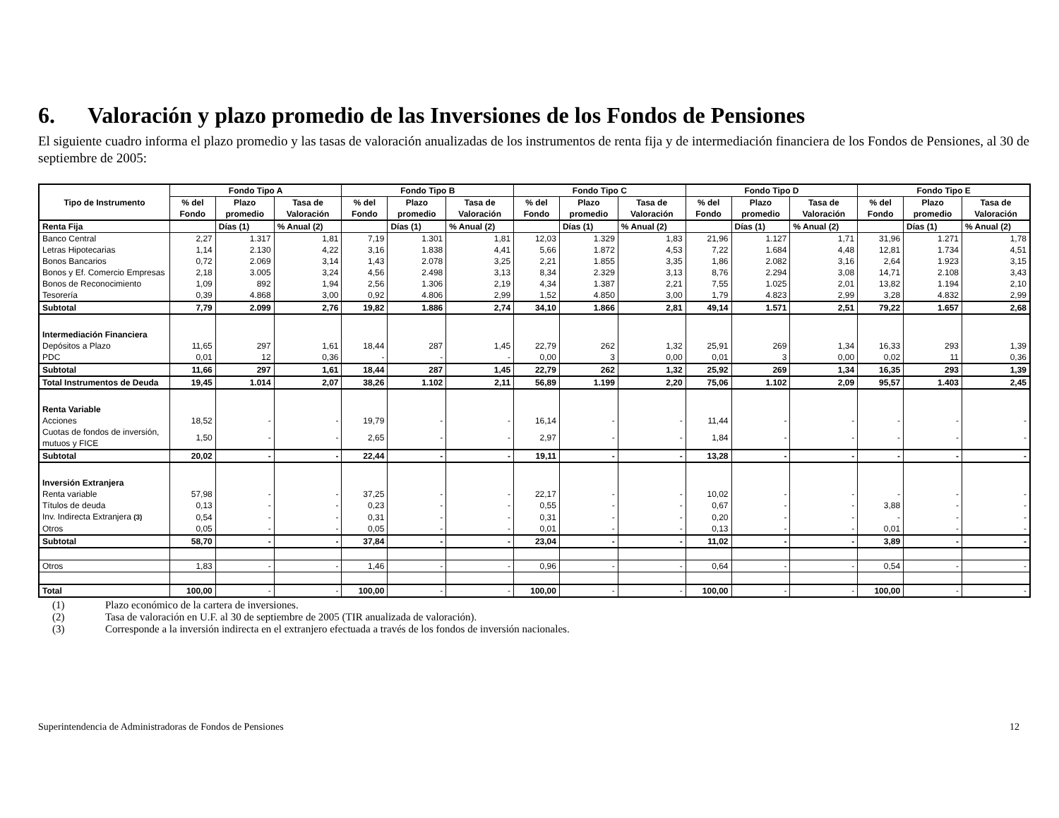6. Valoración y plazo promedio de las Inversiones de los Fondos de Pensiones
El siguiente cuadro informa el plazo promedio y las tasas de valoración anualizadas de los instrumentos de renta fija y de intermediación financiera de los Fondos de Pensiones, al 30 de septiembre de 2005:
| Tipo de Instrumento | Fondo Tipo A | | | Fondo Tipo B | | | Fondo Tipo C | | | Fondo Tipo D | | | Fondo Tipo E | | |
| --- | --- | --- | --- | --- | --- | --- | --- | --- | --- | --- | --- | --- | --- | --- | --- |
| | % del Fondo | Plazo promedio | Tasa de Valoración | % del Fondo | Plazo promedio | Tasa de Valoración | % del Fondo | Plazo promedio | Tasa de Valoración | % del Fondo | Plazo promedio | Tasa de Valoración | % del Fondo | Plazo promedio | Tasa de Valoración |
| Renta Fija | | Días (1) | % Anual (2) | | Días (1) | % Anual (2) | | Días (1) | % Anual (2) | | Días (1) | % Anual (2) | | Días (1) | % Anual (2) |
| Banco Central | 2,27 | 1.317 | 1,81 | 7,19 | 1.301 | 1,81 | 12,03 | 1.329 | 1,83 | 21,96 | 1.127 | 1,71 | 31,96 | 1.271 | 1,78 |
| Letras Hipotecarias | 1,14 | 2.130 | 4,22 | 3,16 | 1.838 | 4,41 | 5,66 | 1.872 | 4,53 | 7,22 | 1.684 | 4,48 | 12,81 | 1.734 | 4,51 |
| Bonos Bancarios | 0,72 | 2.069 | 3,14 | 1,43 | 2.078 | 3,25 | 2,21 | 1.855 | 3,35 | 1,86 | 2.082 | 3,16 | 2,64 | 1.923 | 3,15 |
| Bonos y Ef. Comercio Empresas | 2,18 | 3.005 | 3,24 | 4,56 | 2.498 | 3,13 | 8,34 | 2.329 | 3,13 | 8,76 | 2.294 | 3,08 | 14,71 | 2.108 | 3,43 |
| Bonos de Reconocimiento | 1,09 | 892 | 1,94 | 2,56 | 1.306 | 2,19 | 4,34 | 1.387 | 2,21 | 7,55 | 1.025 | 2,01 | 13,82 | 1.194 | 2,10 |
| Tesorería | 0,39 | 4.868 | 3,00 | 0,92 | 4.806 | 2,99 | 1,52 | 4.850 | 3,00 | 1,79 | 4.823 | 2,99 | 3,28 | 4.832 | 2,99 |
| Subtotal | 7,79 | 2.099 | 2,76 | 19,82 | 1.886 | 2,74 | 34,10 | 1.866 | 2,81 | 49,14 | 1.571 | 2,51 | 79,22 | 1.657 | 2,68 |
| Intermediación Financiera | | | | | | | | | | | | | | | |
| Depósitos a Plazo | 11,65 | 297 | 1,61 | 18,44 | 287 | 1,45 | 22,79 | 262 | 1,32 | 25,91 | 269 | 1,34 | 16,33 | 293 | 1,39 |
| PDC | 0,01 | 12 | 0,36 | - | - | - | 0,00 | 3 | 0,00 | 0,01 | 3 | 0,00 | 0,02 | 11 | 0,36 |
| Subtotal | 11,66 | 297 | 1,61 | 18,44 | 287 | 1,45 | 22,79 | 262 | 1,32 | 25,92 | 269 | 1,34 | 16,35 | 293 | 1,39 |
| Total Instrumentos de Deuda | 19,45 | 1.014 | 2,07 | 38,26 | 1.102 | 2,11 | 56,89 | 1.199 | 2,20 | 75,06 | 1.102 | 2,09 | 95,57 | 1.403 | 2,45 |
| Renta Variable | | | | | | | | | | | | | | | |
| Acciones | 18,52 | - | - | 19,79 | - | - | 16,14 | - | - | 11,44 | - | - | - | - | - |
| Cuotas de fondos de inversión, mutuos y FICE | 1,50 | - | - | 2,65 | - | - | 2,97 | - | - | 1,84 | - | - | - | - | - |
| Subtotal | 20,02 | - | - | 22,44 | - | - | 19,11 | - | - | 13,28 | - | - | - | - | - |
| Inversión Extranjera | | | | | | | | | | | | | | | |
| Renta variable | 57,98 | - | - | 37,25 | - | - | 22,17 | - | - | 10,02 | - | - | - | - | - |
| Títulos de deuda | 0,13 | - | - | 0,23 | - | - | 0,55 | - | - | 0,67 | - | - | 3,88 | - | - |
| Inv. Indirecta Extranjera (3) | 0,54 | - | - | 0,31 | - | - | 0,31 | - | - | 0,20 | - | - | - | - | - |
| Otros | 0,05 | - | - | 0,05 | - | - | 0,01 | - | - | 0,13 | - | - | 0,01 | - | - |
| Subtotal | 58,70 | - | - | 37,84 | - | - | 23,04 | - | - | 11,02 | - | - | 3,89 | - | - |
| Otros | 1,83 | - | - | 1,46 | - | - | 0,96 | - | - | 0,64 | - | - | 0,54 | - | - |
| Total | 100,00 | - | - | 100,00 | - | - | 100,00 | - | - | 100,00 | - | - | 100,00 | - | - |
(1) Plazo económico de la cartera de inversiones.
(2) Tasa de valoración en U.F. al 30 de septiembre de 2005 (TIR anualizada de valoración).
(3) Corresponde a la inversión indirecta en el extranjero efectuada a través de los fondos de inversión nacionales.
Superintendencia de Administradoras de Fondos de Pensiones 12